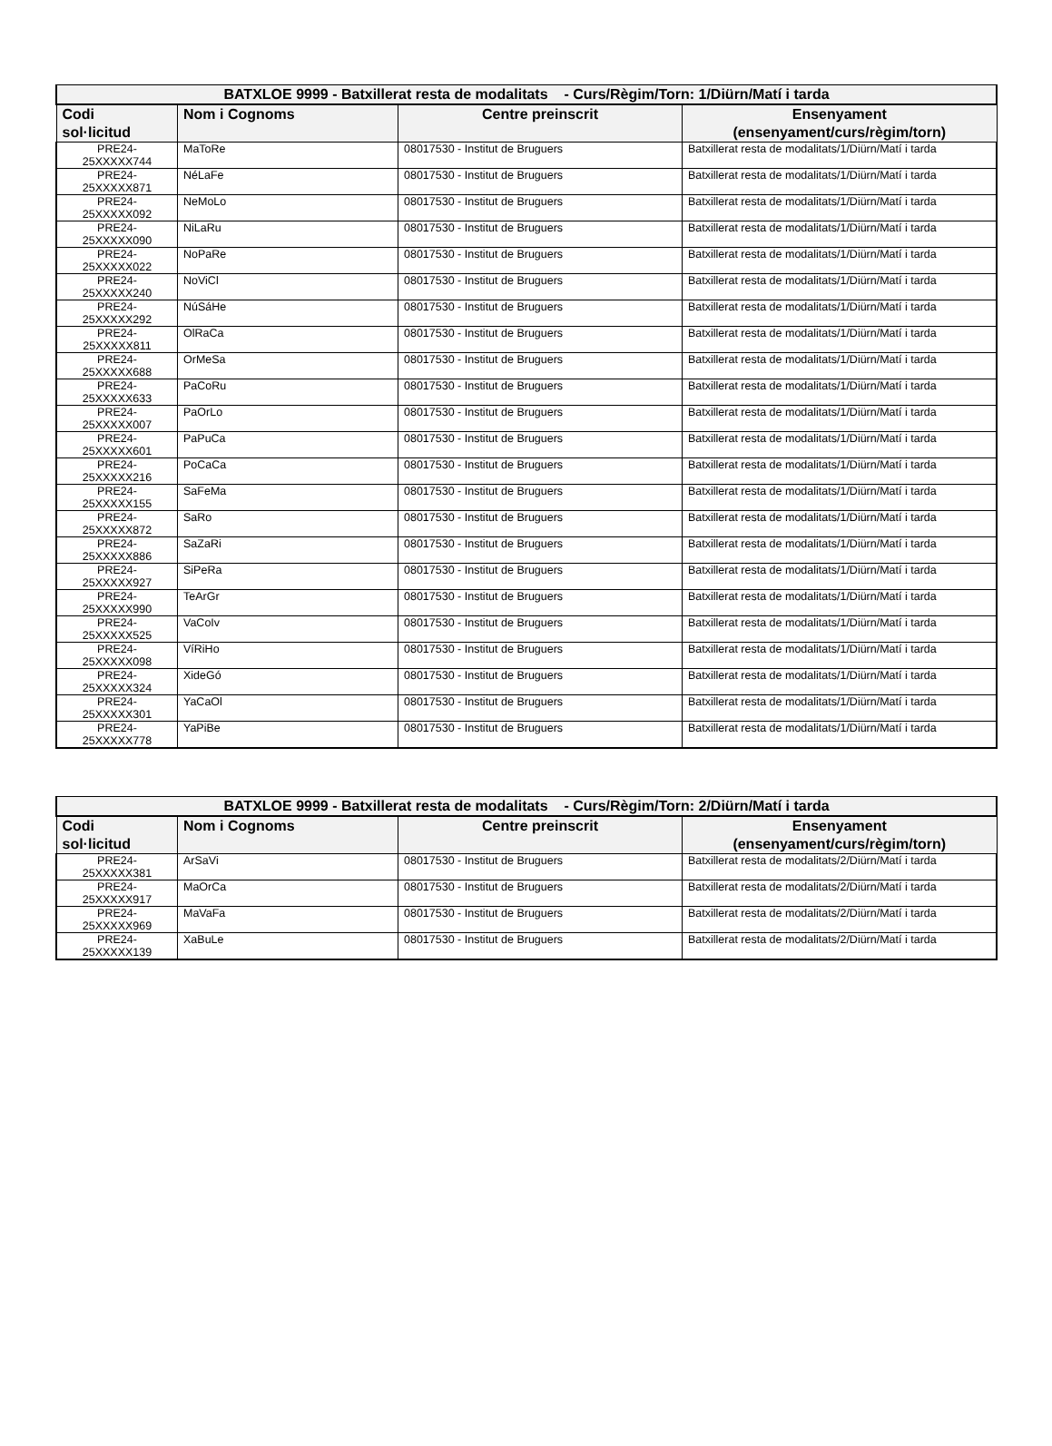| BATXLOE 9999 - Batxillerat resta de modalitats - Curs/Règim/Torn: 1/Diürn/Matí i tarda | | | |
| --- | --- | --- | --- |
| Codi sol·licitud | Nom i Cognoms | Centre preinscrit | Ensenyament (ensenyament/curs/règim/torn) |
| PRE24- 25XXXXX744 | MaToRe | 08017530 - Institut de Bruguers | Batxillerat resta de modalitats/1/Diürn/Matí i tarda |
| PRE24- 25XXXXX871 | NéLaFe | 08017530 - Institut de Bruguers | Batxillerat resta de modalitats/1/Diürn/Matí i tarda |
| PRE24- 25XXXXX092 | NeMoLo | 08017530 - Institut de Bruguers | Batxillerat resta de modalitats/1/Diürn/Matí i tarda |
| PRE24- 25XXXXX090 | NiLaRu | 08017530 - Institut de Bruguers | Batxillerat resta de modalitats/1/Diürn/Matí i tarda |
| PRE24- 25XXXXX022 | NoPaRe | 08017530 - Institut de Bruguers | Batxillerat resta de modalitats/1/Diürn/Matí i tarda |
| PRE24- 25XXXXX240 | NoViCl | 08017530 - Institut de Bruguers | Batxillerat resta de modalitats/1/Diürn/Matí i tarda |
| PRE24- 25XXXXX292 | NúSáHe | 08017530 - Institut de Bruguers | Batxillerat resta de modalitats/1/Diürn/Matí i tarda |
| PRE24- 25XXXXX811 | OlRaCa | 08017530 - Institut de Bruguers | Batxillerat resta de modalitats/1/Diürn/Matí i tarda |
| PRE24- 25XXXXX688 | OrMeSa | 08017530 - Institut de Bruguers | Batxillerat resta de modalitats/1/Diürn/Matí i tarda |
| PRE24- 25XXXXX633 | PaCoRu | 08017530 - Institut de Bruguers | Batxillerat resta de modalitats/1/Diürn/Matí i tarda |
| PRE24- 25XXXXX007 | PaOrLo | 08017530 - Institut de Bruguers | Batxillerat resta de modalitats/1/Diürn/Matí i tarda |
| PRE24- 25XXXXX601 | PaPuCa | 08017530 - Institut de Bruguers | Batxillerat resta de modalitats/1/Diürn/Matí i tarda |
| PRE24- 25XXXXX216 | PoCaCa | 08017530 - Institut de Bruguers | Batxillerat resta de modalitats/1/Diürn/Matí i tarda |
| PRE24- 25XXXXX155 | SaFeMa | 08017530 - Institut de Bruguers | Batxillerat resta de modalitats/1/Diürn/Matí i tarda |
| PRE24- 25XXXXX872 | SaRo | 08017530 - Institut de Bruguers | Batxillerat resta de modalitats/1/Diürn/Matí i tarda |
| PRE24- 25XXXXX886 | SaZaRi | 08017530 - Institut de Bruguers | Batxillerat resta de modalitats/1/Diürn/Matí i tarda |
| PRE24- 25XXXXX927 | SiPeRa | 08017530 - Institut de Bruguers | Batxillerat resta de modalitats/1/Diürn/Matí i tarda |
| PRE24- 25XXXXX990 | TeArGr | 08017530 - Institut de Bruguers | Batxillerat resta de modalitats/1/Diürn/Matí i tarda |
| PRE24- 25XXXXX525 | VaCoIv | 08017530 - Institut de Bruguers | Batxillerat resta de modalitats/1/Diürn/Matí i tarda |
| PRE24- 25XXXXX098 | VíRiHo | 08017530 - Institut de Bruguers | Batxillerat resta de modalitats/1/Diürn/Matí i tarda |
| PRE24- 25XXXXX324 | XideGó | 08017530 - Institut de Bruguers | Batxillerat resta de modalitats/1/Diürn/Matí i tarda |
| PRE24- 25XXXXX301 | YaCaOl | 08017530 - Institut de Bruguers | Batxillerat resta de modalitats/1/Diürn/Matí i tarda |
| PRE24- 25XXXXX778 | YaPiBe | 08017530 - Institut de Bruguers | Batxillerat resta de modalitats/1/Diürn/Matí i tarda |
| BATXLOE 9999 - Batxillerat resta de modalitats - Curs/Règim/Torn: 2/Diürn/Matí i tarda | | | |
| --- | --- | --- | --- |
| Codi sol·licitud | Nom i Cognoms | Centre preinscrit | Ensenyament (ensenyament/curs/règim/torn) |
| PRE24- 25XXXXX381 | ArSaVi | 08017530 - Institut de Bruguers | Batxillerat resta de modalitats/2/Diürn/Matí i tarda |
| PRE24- 25XXXXX917 | MaOrCa | 08017530 - Institut de Bruguers | Batxillerat resta de modalitats/2/Diürn/Matí i tarda |
| PRE24- 25XXXXX969 | MaVaFa | 08017530 - Institut de Bruguers | Batxillerat resta de modalitats/2/Diürn/Matí i tarda |
| PRE24- 25XXXXX139 | XaBuLe | 08017530 - Institut de Bruguers | Batxillerat resta de modalitats/2/Diürn/Matí i tarda |